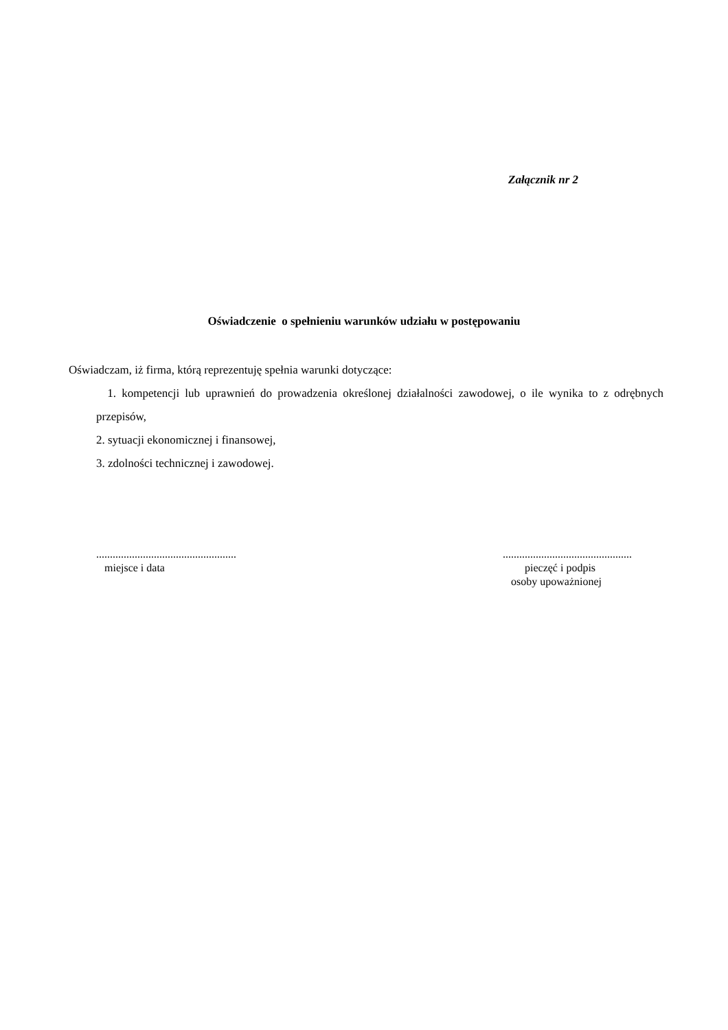Załącznik nr 2
Oświadczenie o spełnieniu warunków udziału w postępowaniu
Oświadczam, iż firma, którą reprezentuję spełnia warunki dotyczące:
1. kompetencji lub uprawnień do prowadzenia określonej działalności zawodowej, o ile wynika to z odrębnych przepisów,
2. sytuacji ekonomicznej i finansowej,
3. zdolności technicznej i zawodowej.
...................................................
miejsce i data
...............................................
pieczęć i podpis
osoby upoważnionej